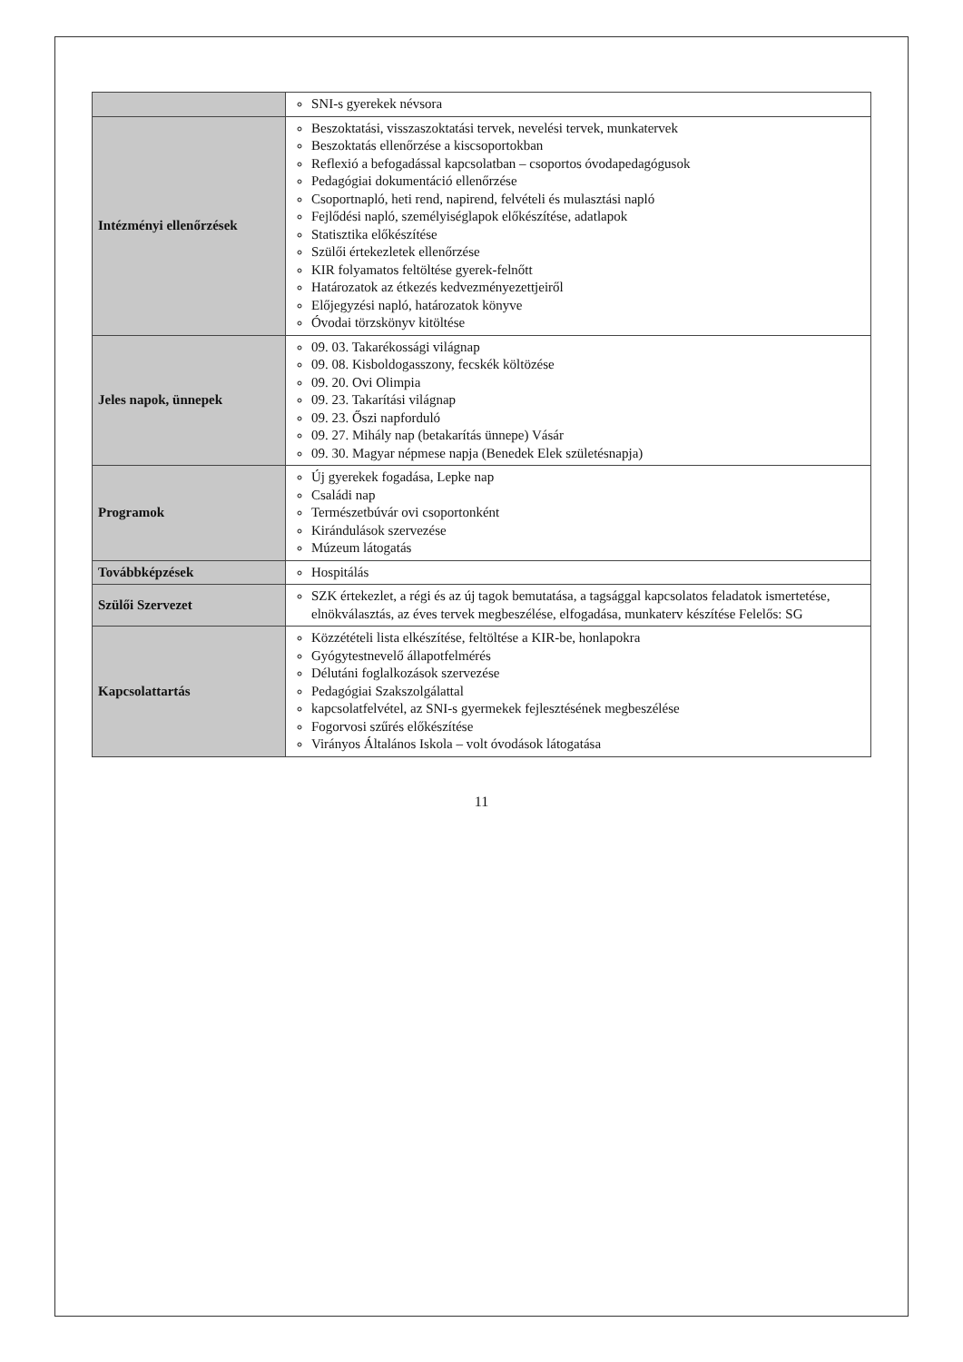| | SNI-s gyerekek névsora |
| Intézményi ellenőrzések | Beszoktatási, visszaszoktatási tervek, nevelési tervek, munkatervek Beszoktatás ellenőrzése a kiscsoportokban Reflexió a befogadással kapcsolatban – csoportos óvodapedagógusok Pedagógiai dokumentáció ellenőrzése Csoportnapló, heti rend, napirend, felvételi és mulasztási napló Fejlődési napló, személyiséglapok előkészítése, adatlapok Statisztika előkészítése Szülői értekezletek ellenőrzése KIR folyamatos feltöltése gyerek-felnőtt Határozatok az étkezés kedvezményezettjeiről Előjegyzési napló, határozatok könyve Óvodai törzskönyv kitöltése |
| Jeles napok, ünnepek | 09. 03. Takarékossági világnap 09. 08. Kisboldogasszony, fecskék költözése 09. 20. Ovi Olimpia 09. 23. Takarítási világnap 09. 23. Őszi napforduló 09. 27. Mihály nap (betakarítás ünnepe) Vásár 09. 30. Magyar népmese napja (Benedek Elek születésnapja) |
| Programok | Új gyerekek fogadása, Lepke nap Családi nap Természetbúvár ovi csoportonként Kirándulások szervezése Múzeum látogatás |
| Továbbképzések | Hospitálás |
| Szülői Szervezet | SZK értekezlet, a régi és az új tagok bemutatása, a tagsággal kapcsolatos feladatok ismertetése, elnökválasztás, az éves tervek megbeszélése, elfogadása, munkaterv készítése Felelős: SG |
| Kapcsolattartás | Közzétételi lista elkészítése, feltöltése a KIR-be, honlapokra Gyógytestnevelő állapotfelmérés Délutáni foglalkozások szervezése Pedagógiai Szakszolgálattal kapcsolatfelvétel, az SNI-s gyermekek fejlesztésének megbeszélése Fogorvosi szűrés előkészítése Virányos Általános Iskola – volt óvodások látogatása |
11